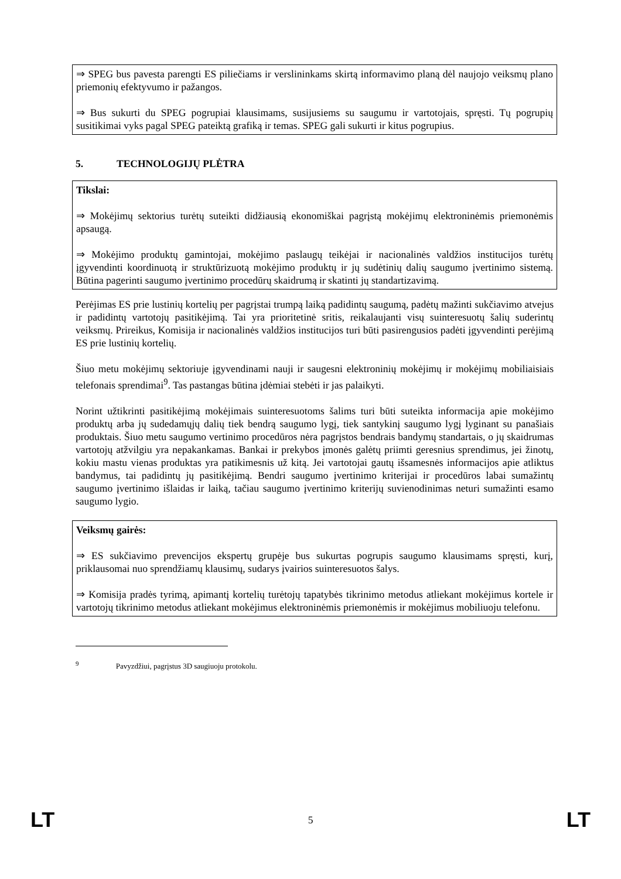⇒ SPEG bus pavesta parengti ES piliečiams ir verslininkams skirtą informavimo planą dėl naujojo veiksmų plano priemonių efektyvumo ir pažangos.
⇒ Bus sukurti du SPEG pogrupiai klausimams, susijusiems su saugumu ir vartotojais, spręsti. Tų pogrupių susitikimai vyks pagal SPEG pateiktą grafiką ir temas. SPEG gali sukurti ir kitus pogrupius.
5. TECHNOLOGIJŲ PLĖTRA
Tikslai:
⇒ Mokėjimų sektorius turėtų suteikti didžiausią ekonomiškai pagrįstą mokėjimų elektroninėmis priemonėmis apsaugą.
⇒ Mokėjimo produktų gamintojai, mokėjimo paslaugų teikėjai ir nacionalinės valdžios institucijos turėtų įgyvendinti koordinuotą ir struktūrizuotą mokėjimo produktų ir jų sudėtinių dalių saugumo įvertinimo sistemą. Būtina pagerinti saugumo įvertinimo procedūrų skaidrumą ir skatinti jų standartizavimą.
Perėjimas ES prie lustinių kortelių per pagrįstai trumpą laiką padidintų saugumą, padėtų mažinti sukčiavimo atvejus ir padidintų vartotojų pasitikėjimą. Tai yra prioritetinė sritis, reikalaujanti visų suinteresuotų šalių suderintų veiksmų. Prireikus, Komisija ir nacionalinės valdžios institucijos turi būti pasirengusios padėti įgyvendinti perėjimą ES prie lustinių kortelių.
Šiuo metu mokėjimų sektoriuje įgyvendinami nauji ir saugesni elektroninių mokėjimų ir mokėjimų mobiliaisiais telefonais sprendimai<sup>9</sup>. Tas pastangas būtina įdėmiai stebėti ir jas palaikyti.
Norint užtikrinti pasitikėjimą mokėjimais suinteresuotoms šalims turi būti suteikta informacija apie mokėjimo produktų arba jų sudedamųjų dalių tiek bendrą saugumo lygį, tiek santykinį saugumo lygį lyginant su panašiais produktais. Šiuo metu saugumo vertinimo procedūros nėra pagrįstos bendrais bandymų standartais, o jų skaidrumas vartotojų atžvilgiu yra nepakankamas. Bankai ir prekybos įmonės galėtų priimti geresnius sprendimus, jei žinotų, kokiu mastu vienas produktas yra patikimesnis už kitą. Jei vartotojai gautų išsamesnės informacijos apie atliktus bandymus, tai padidintų jų pasitikėjimą. Bendri saugumo įvertinimo kriterijai ir procedūros labai sumažintų saugumo įvertinimo išlaidas ir laiką, tačiau saugumo įvertinimo kriterijų suvienodinimas neturi sumažinti esamo saugumo lygio.
Veiksmų gairės:
⇒ ES sukčiavimo prevencijos ekspertų grupėje bus sukurtas pogrupis saugumo klausimams spręsti, kurį, priklausomai nuo sprendžiamų klausimų, sudarys įvairios suinteresuotos šalys.
⇒ Komisija pradės tyrimą, apimantį kortelių turėtojų tapatybės tikrinimo metodus atliekant mokėjimus kortele ir vartotojų tikrinimo metodus atliekant mokėjimus elektroninėmis priemonėmis ir mokėjimus mobiliuoju telefonu.
<sup>9</sup> Pavyzdžiui, pagrįstus 3D saugiuoju protokolu.
LT 5 LT